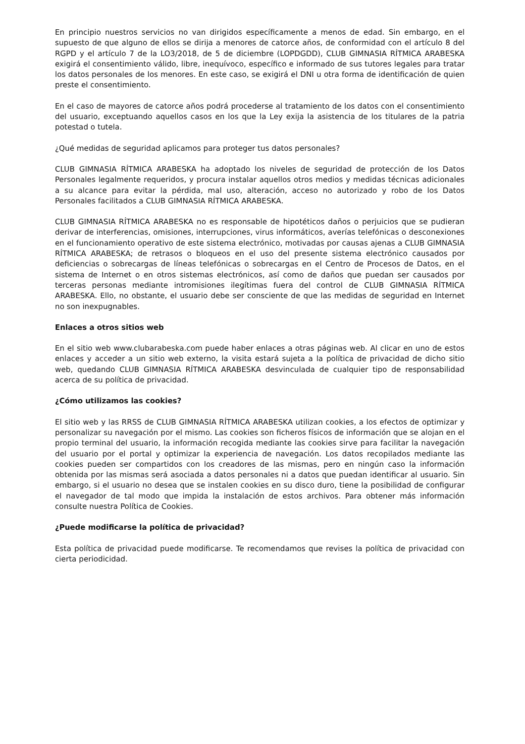En principio nuestros servicios no van dirigidos específicamente a menos de edad. Sin embargo, en el supuesto de que alguno de ellos se dirija a menores de catorce años, de conformidad con el artículo 8 del RGPD y el artículo 7 de la LO3/2018, de 5 de diciembre (LOPDGDD), CLUB GIMNASIA RÍTMICA ARABESKA exigirá el consentimiento válido, libre, inequívoco, específico e informado de sus tutores legales para tratar los datos personales de los menores. En este caso, se exigirá el DNI u otra forma de identificación de quien preste el consentimiento.
En el caso de mayores de catorce años podrá procederse al tratamiento de los datos con el consentimiento del usuario, exceptuando aquellos casos en los que la Ley exija la asistencia de los titulares de la patria potestad o tutela.
¿Qué medidas de seguridad aplicamos para proteger tus datos personales?
CLUB GIMNASIA RÍTMICA ARABESKA ha adoptado los niveles de seguridad de protección de los Datos Personales legalmente requeridos, y procura instalar aquellos otros medios y medidas técnicas adicionales a su alcance para evitar la pérdida, mal uso, alteración, acceso no autorizado y robo de los Datos Personales facilitados a CLUB GIMNASIA RÍTMICA ARABESKA.
CLUB GIMNASIA RÍTMICA ARABESKA no es responsable de hipotéticos daños o perjuicios que se pudieran derivar de interferencias, omisiones, interrupciones, virus informáticos, averías telefónicas o desconexiones en el funcionamiento operativo de este sistema electrónico, motivadas por causas ajenas a CLUB GIMNASIA RÍTMICA ARABESKA; de retrasos o bloqueos en el uso del presente sistema electrónico causados por deficiencias o sobrecargas de líneas telefónicas o sobrecargas en el Centro de Procesos de Datos, en el sistema de Internet o en otros sistemas electrónicos, así como de daños que puedan ser causados por terceras personas mediante intromisiones ilegítimas fuera del control de CLUB GIMNASIA RÍTMICA ARABESKA. Ello, no obstante, el usuario debe ser consciente de que las medidas de seguridad en Internet no son inexpugnables.
Enlaces a otros sitios web
En el sitio web www.clubarabeska.com puede haber enlaces a otras páginas web. Al clicar en uno de estos enlaces y acceder a un sitio web externo, la visita estará sujeta a la política de privacidad de dicho sitio web, quedando CLUB GIMNASIA RÍTMICA ARABESKA desvinculada de cualquier tipo de responsabilidad acerca de su política de privacidad.
¿Cómo utilizamos las cookies?
El sitio web y las RRSS de CLUB GIMNASIA RÍTMICA ARABESKA utilizan cookies, a los efectos de optimizar y personalizar su navegación por el mismo. Las cookies son ficheros físicos de información que se alojan en el propio terminal del usuario, la información recogida mediante las cookies sirve para facilitar la navegación del usuario por el portal y optimizar la experiencia de navegación. Los datos recopilados mediante las cookies pueden ser compartidos con los creadores de las mismas, pero en ningún caso la información obtenida por las mismas será asociada a datos personales ni a datos que puedan identificar al usuario. Sin embargo, si el usuario no desea que se instalen cookies en su disco duro, tiene la posibilidad de configurar el navegador de tal modo que impida la instalación de estos archivos. Para obtener más información consulte nuestra Política de Cookies.
¿Puede modificarse la política de privacidad?
Esta política de privacidad puede modificarse. Te recomendamos que revises la política de privacidad con cierta periodicidad.